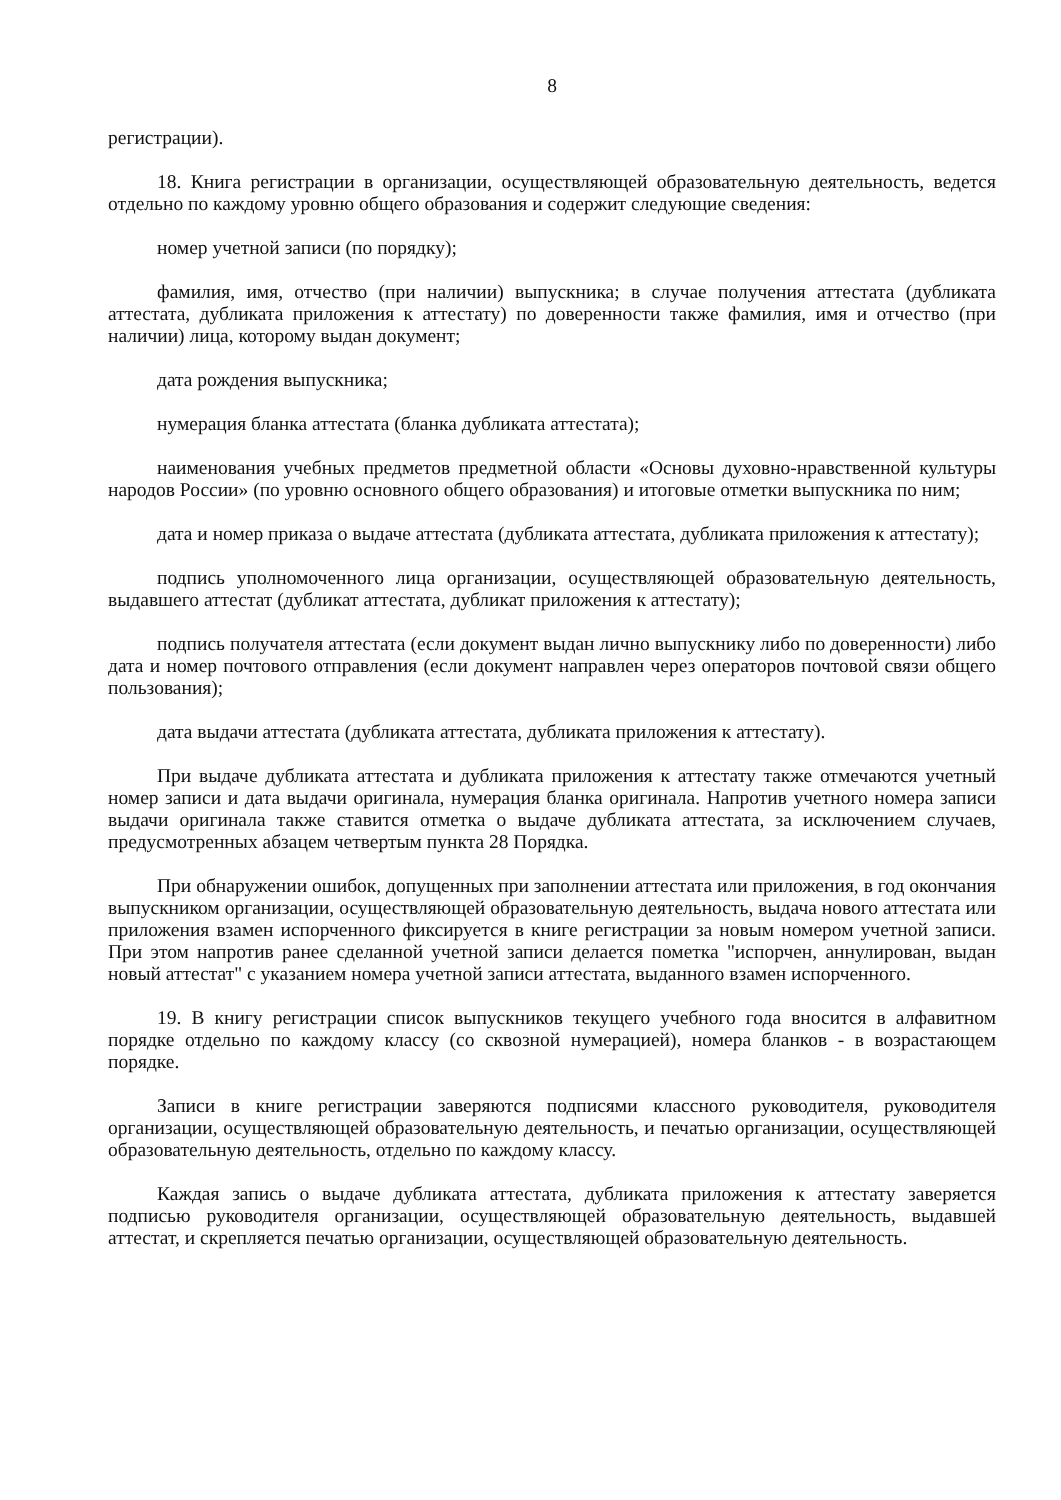8
регистрации).
18. Книга регистрации в организации, осуществляющей образовательную деятельность, ведется отдельно по каждому уровню общего образования и содержит следующие сведения:
номер учетной записи (по порядку);
фамилия, имя, отчество (при наличии) выпускника; в случае получения аттестата (дубликата аттестата, дубликата приложения к аттестату) по доверенности также фамилия, имя и отчество (при наличии) лица, которому выдан документ;
дата рождения выпускника;
нумерация бланка аттестата (бланка дубликата аттестата);
наименования учебных предметов предметной области «Основы духовно-нравственной культуры народов России» (по уровню основного общего образования) и итоговые отметки выпускника по ним;
дата и номер приказа о выдаче аттестата (дубликата аттестата, дубликата приложения к аттестату);
подпись уполномоченного лица организации, осуществляющей образовательную деятельность, выдавшего аттестат (дубликат аттестата, дубликат приложения к аттестату);
подпись получателя аттестата (если документ выдан лично выпускнику либо по доверенности) либо дата и номер почтового отправления (если документ направлен через операторов почтовой связи общего пользования);
дата выдачи аттестата (дубликата аттестата, дубликата приложения к аттестату).
При выдаче дубликата аттестата и дубликата приложения к аттестату также отмечаются учетный номер записи и дата выдачи оригинала, нумерация бланка оригинала. Напротив учетного номера записи выдачи оригинала также ставится отметка о выдаче дубликата аттестата, за исключением случаев, предусмотренных абзацем четвертым пункта 28 Порядка.
При обнаружении ошибок, допущенных при заполнении аттестата или приложения, в год окончания выпускником организации, осуществляющей образовательную деятельность, выдача нового аттестата или приложения взамен испорченного фиксируется в книге регистрации за новым номером учетной записи. При этом напротив ранее сделанной учетной записи делается пометка "испорчен, аннулирован, выдан новый аттестат" с указанием номера учетной записи аттестата, выданного взамен испорченного.
19. В книгу регистрации список выпускников текущего учебного года вносится в алфавитном порядке отдельно по каждому классу (со сквозной нумерацией), номера бланков - в возрастающем порядке.
Записи в книге регистрации заверяются подписями классного руководителя, руководителя организации, осуществляющей образовательную деятельность, и печатью организации, осуществляющей образовательную деятельность, отдельно по каждому классу.
Каждая запись о выдаче дубликата аттестата, дубликата приложения к аттестату заверяется подписью руководителя организации, осуществляющей образовательную деятельность, выдавшей аттестат, и скрепляется печатью организации, осуществляющей образовательную деятельность.